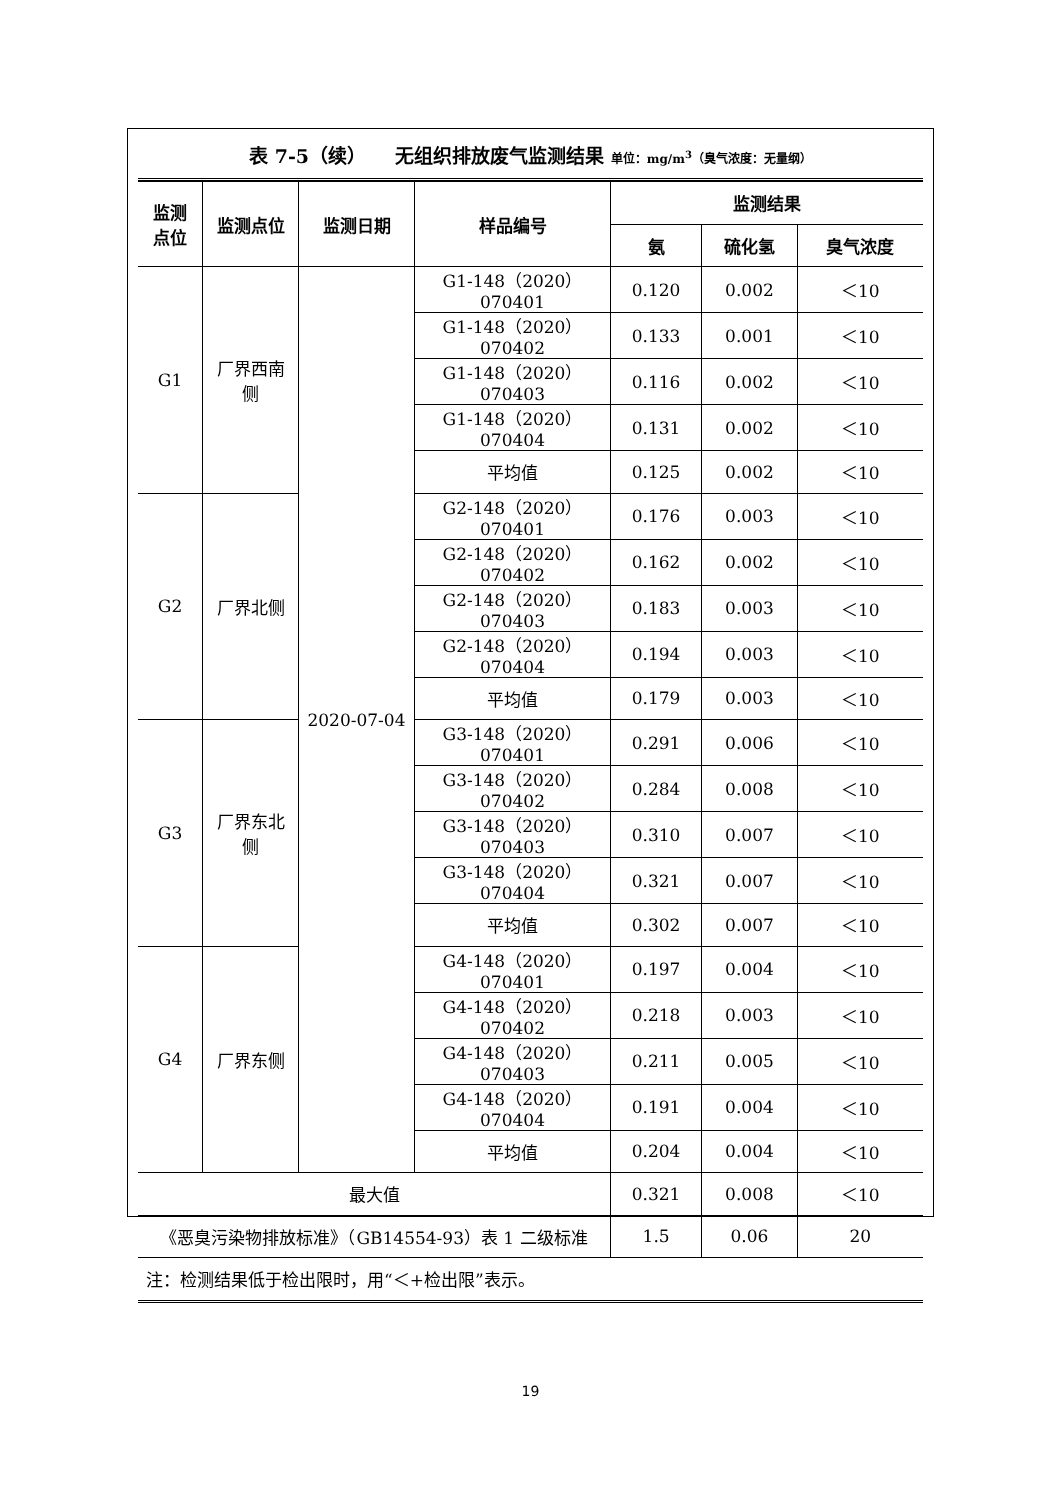表 7-5（续）　　无组织排放废气监测结果 单位：mg/m<sup>3</sup>（臭气浓度：无量纲）
| 监测 点位 | 监测点位 | 监测日期 | 样品编号 | 监测结果 | | |
| --- | --- | --- | --- | --- | --- | --- |
| | | | | 氨 | 硫化氢 | 臭气浓度 |
| G1 | 厂界西南 侧 | 2020-07-04 | G1-148（2020）070401 | 0.120 | 0.002 | ＜10 |
| | | | G1-148（2020）070402 | 0.133 | 0.001 | ＜10 |
| | | | G1-148（2020）070403 | 0.116 | 0.002 | ＜10 |
| | | | G1-148（2020）070404 | 0.131 | 0.002 | ＜10 |
| | | | 平均值 | 0.125 | 0.002 | ＜10 |
| G2 | 厂界北侧 | | G2-148（2020）070401 | 0.176 | 0.003 | ＜10 |
| | | | G2-148（2020）070402 | 0.162 | 0.002 | ＜10 |
| | | | G2-148（2020）070403 | 0.183 | 0.003 | ＜10 |
| | | | G2-148（2020）070404 | 0.194 | 0.003 | ＜10 |
| | | | 平均值 | 0.179 | 0.003 | ＜10 |
| G3 | 厂界东北 侧 | | G3-148（2020）070401 | 0.291 | 0.006 | ＜10 |
| | | | G3-148（2020）070402 | 0.284 | 0.008 | ＜10 |
| | | | G3-148（2020）070403 | 0.310 | 0.007 | ＜10 |
| | | | G3-148（2020）070404 | 0.321 | 0.007 | ＜10 |
| | | | 平均值 | 0.302 | 0.007 | ＜10 |
| G4 | 厂界东侧 | | G4-148（2020）070401 | 0.197 | 0.004 | ＜10 |
| | | | G4-148（2020）070402 | 0.218 | 0.003 | ＜10 |
| | | | G4-148（2020）070403 | 0.211 | 0.005 | ＜10 |
| | | | G4-148（2020）070404 | 0.191 | 0.004 | ＜10 |
| | | | 平均值 | 0.204 | 0.004 | ＜10 |
| 最大值 | | | | 0.321 | 0.008 | ＜10 |
| 《恶臭污染物排放标准》（GB14554-93）表 1 二级标准 | | | | 1.5 | 0.06 | 20 |
| 注：检测结果低于检出限时，用“＜+检出限”表示。 | | | | | | |
19